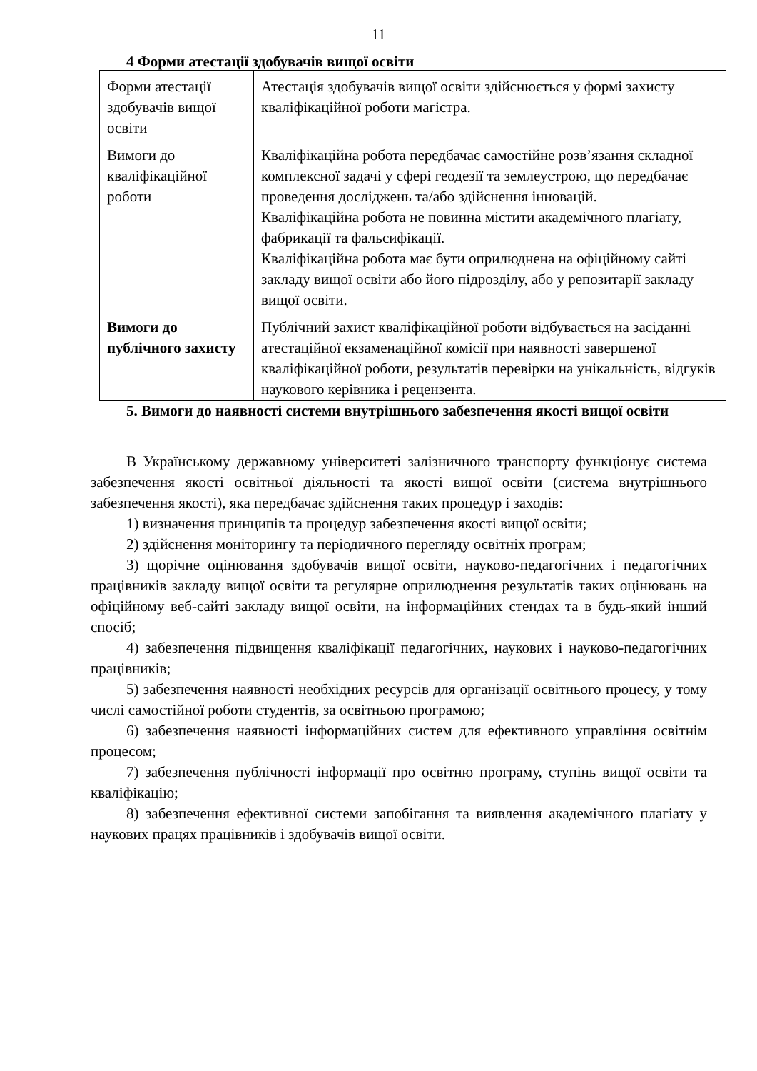11
4 Форми атестації здобувачів вищої освіти
| Форми атестації здобувачів вищої освіти | Атестація здобувачів вищої освіти здійснюється у формі захисту кваліфікаційної роботи магістра. |
| Вимоги до кваліфікаційної роботи | Кваліфікаційна робота передбачає самостійне розв’язання складної комплексної задачі у сфері геодезії та землеустрою, що передбачає проведення досліджень та/або здійснення інновацій. Кваліфікаційна робота не повинна містити академічного плагіату, фабрикації та фальсифікації. Кваліфікаційна робота має бути оприлюднена на офіційному сайті закладу вищої освіти або його підрозділу, або у репозитарії закладу вищої освіти. |
| Вимоги до публічного захисту | Публічний захист кваліфікаційної роботи відбувається на засіданні атестаційної екзаменаційної комісії при наявності завершеної кваліфікаційної роботи, результатів перевірки на унікальність, відгуків наукового керівника і рецензента. |
5. Вимоги до наявності системи внутрішнього забезпечення якості вищої освіти
В Українському державному університеті залізничного транспорту функціонує система забезпечення якості освітньої діяльності та якості вищої освіти (система внутрішнього забезпечення якості), яка передбачає здійснення таких процедур і заходів:
1) визначення принципів та процедур забезпечення якості вищої освіти;
2) здійснення моніторингу та періодичного перегляду освітніх програм;
3) щорічне оцінювання здобувачів вищої освіти, науково-педагогічних і педагогічних працівників закладу вищої освіти та регулярне оприлюднення результатів таких оцінювань на офіційному веб-сайті закладу вищої освіти, на інформаційних стендах та в будь-який інший спосіб;
4) забезпечення підвищення кваліфікації педагогічних, наукових і науково-педагогічних працівників;
5) забезпечення наявності необхідних ресурсів для організації освітнього процесу, у тому числі самостійної роботи студентів, за освітньою програмою;
6) забезпечення наявності інформаційних систем для ефективного управління освітнім процесом;
7) забезпечення публічності інформації про освітню програму, ступінь вищої освіти та кваліфікацію;
8) забезпечення ефективної системи запобігання та виявлення академічного плагіату у наукових працях працівників і здобувачів вищої освіти.